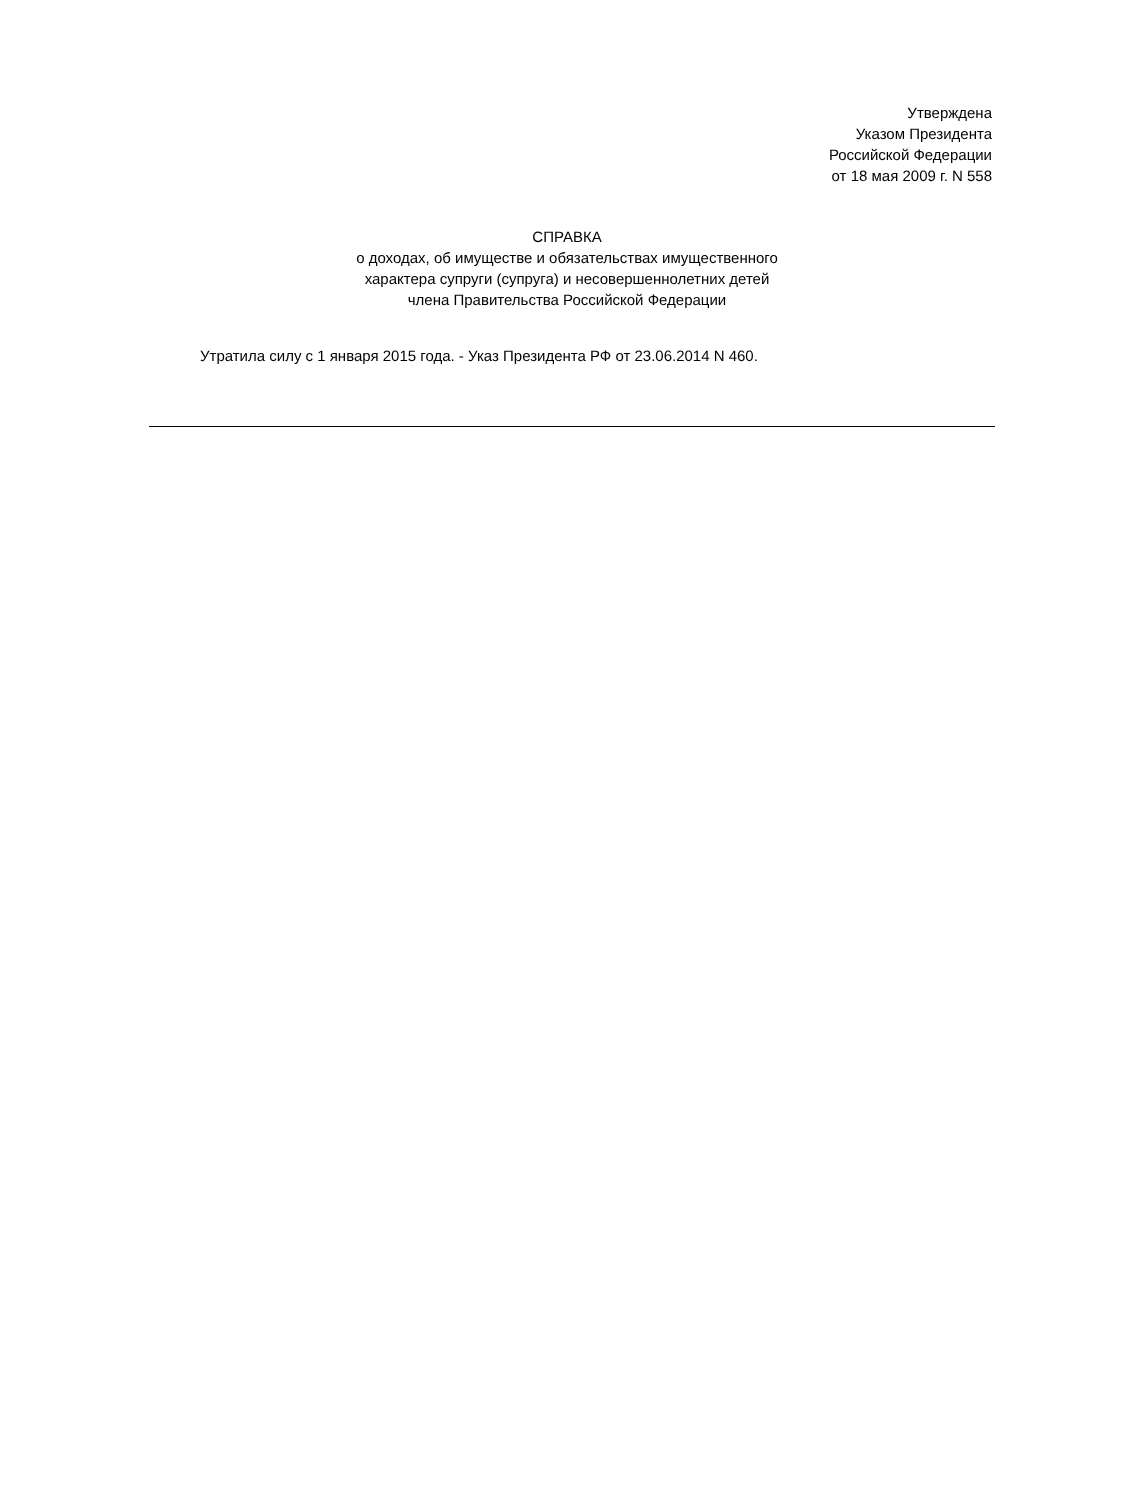Утверждена
Указом Президента
Российской Федерации
от 18 мая 2009 г. N 558
СПРАВКА
о доходах, об имуществе и обязательствах имущественного
характера супруги (супруга) и несовершеннолетних детей
члена Правительства Российской Федерации
Утратила силу с 1 января 2015 года. - Указ Президента РФ от 23.06.2014 N 460.